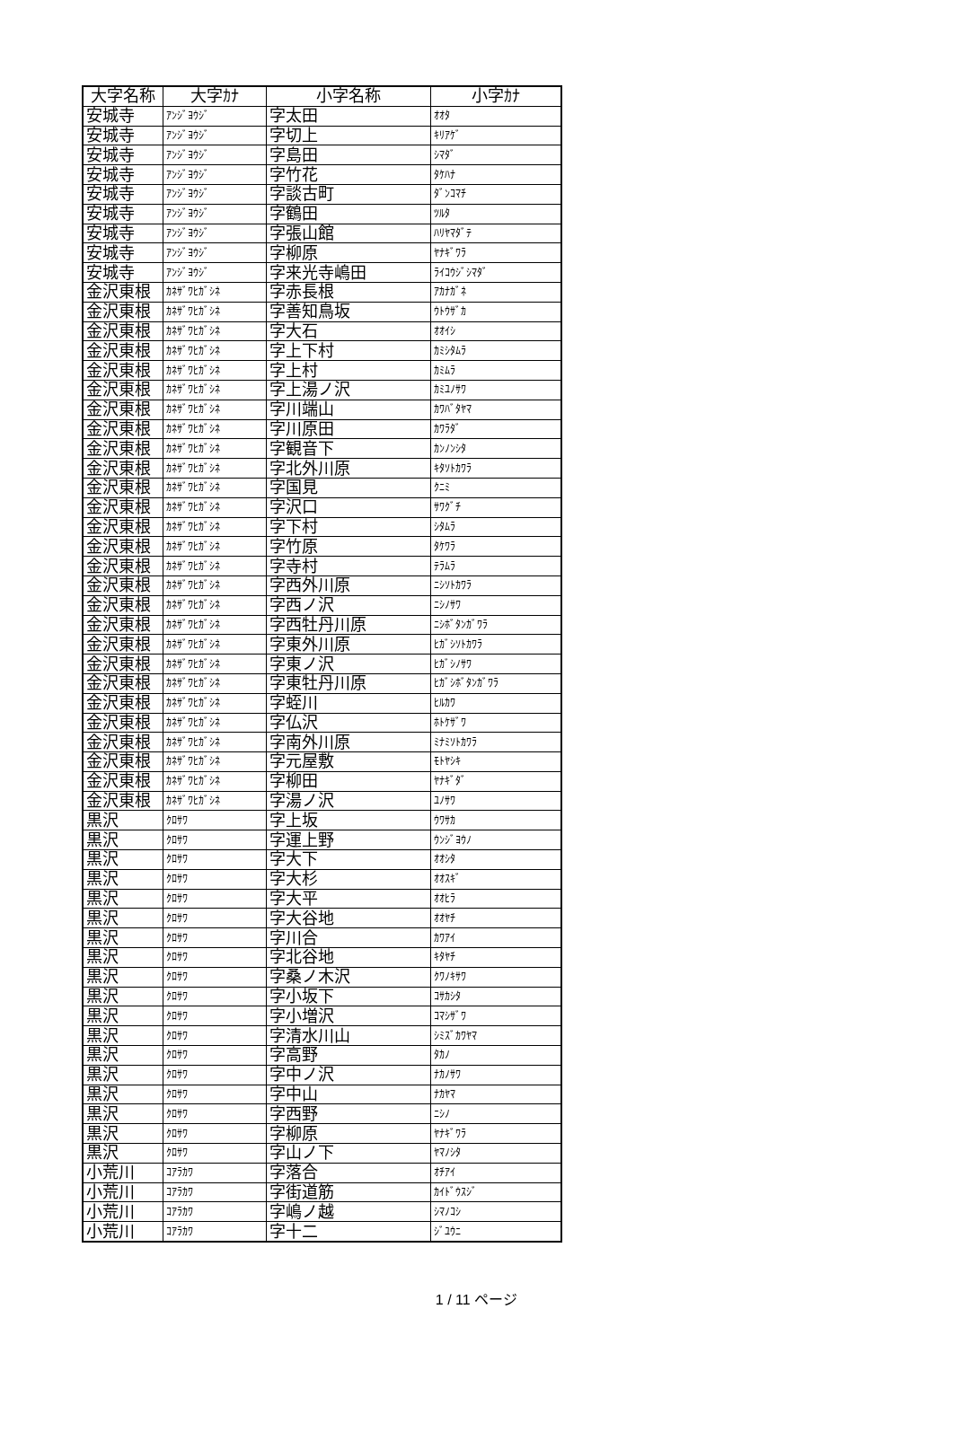| 大字名称 | 大字ｶﾅ | 小字名称 | 小字ｶﾅ |
| --- | --- | --- | --- |
| 安城寺 | ｱﾝｼﾞﾖｳｼﾞ | 字太田 | ｵｵﾀ |
| 安城寺 | ｱﾝｼﾞﾖｳｼﾞ | 字切上 | ｷﾘｱｹﾞ |
| 安城寺 | ｱﾝｼﾞﾖｳｼﾞ | 字島田 | ｼﾏﾀﾞ |
| 安城寺 | ｱﾝｼﾞﾖｳｼﾞ | 字竹花 | ﾀｹﾊﾅ |
| 安城寺 | ｱﾝｼﾞﾖｳｼﾞ | 字談古町 | ﾀﾞﾝｺﾏﾁ |
| 安城寺 | ｱﾝｼﾞﾖｳｼﾞ | 字鶴田 | ﾂﾙﾀ |
| 安城寺 | ｱﾝｼﾞﾖｳｼﾞ | 字張山館 | ﾊﾘﾔﾏﾀﾞﾃ |
| 安城寺 | ｱﾝｼﾞﾖｳｼﾞ | 字柳原 | ﾔﾅｷﾞﾜﾗ |
| 安城寺 | ｱﾝｼﾞﾖｳｼﾞ | 字来光寺嶋田 | ﾗｲｺｳｼﾞｼﾏﾀﾞ |
| 金沢東根 | ｶﾈｻﾞﾜﾋｶﾞｼﾈ | 字赤長根 | ｱｶﾅｶﾞﾈ |
| 金沢東根 | ｶﾈｻﾞﾜﾋｶﾞｼﾈ | 字善知鳥坂 | ｳﾄｳｻﾞｶ |
| 金沢東根 | ｶﾈｻﾞﾜﾋｶﾞｼﾈ | 字大石 | ｵｵｲｼ |
| 金沢東根 | ｶﾈｻﾞﾜﾋｶﾞｼﾈ | 字上下村 | ｶﾐｼﾀﾑﾗ |
| 金沢東根 | ｶﾈｻﾞﾜﾋｶﾞｼﾈ | 字上村 | ｶﾐﾑﾗ |
| 金沢東根 | ｶﾈｻﾞﾜﾋｶﾞｼﾈ | 字上湯ノ沢 | ｶﾐﾕﾉｻﾜ |
| 金沢東根 | ｶﾈｻﾞﾜﾋｶﾞｼﾈ | 字川端山 | ｶﾜﾊﾞﾀﾔﾏ |
| 金沢東根 | ｶﾈｻﾞﾜﾋｶﾞｼﾈ | 字川原田 | ｶﾜﾗﾀﾞ |
| 金沢東根 | ｶﾈｻﾞﾜﾋｶﾞｼﾈ | 字観音下 | ｶﾝﾉﾝｼﾀ |
| 金沢東根 | ｶﾈｻﾞﾜﾋｶﾞｼﾈ | 字北外川原 | ｷﾀｿﾄｶﾜﾗ |
| 金沢東根 | ｶﾈｻﾞﾜﾋｶﾞｼﾈ | 字国見 | ｸﾆﾐ |
| 金沢東根 | ｶﾈｻﾞﾜﾋｶﾞｼﾈ | 字沢口 | ｻﾜｸﾞﾁ |
| 金沢東根 | ｶﾈｻﾞﾜﾋｶﾞｼﾈ | 字下村 | ｼﾀﾑﾗ |
| 金沢東根 | ｶﾈｻﾞﾜﾋｶﾞｼﾈ | 字竹原 | ﾀｹﾜﾗ |
| 金沢東根 | ｶﾈｻﾞﾜﾋｶﾞｼﾈ | 字寺村 | ﾃﾗﾑﾗ |
| 金沢東根 | ｶﾈｻﾞﾜﾋｶﾞｼﾈ | 字西外川原 | ﾆｼｿﾄｶﾜﾗ |
| 金沢東根 | ｶﾈｻﾞﾜﾋｶﾞｼﾈ | 字西ノ沢 | ﾆｼﾉｻﾜ |
| 金沢東根 | ｶﾈｻﾞﾜﾋｶﾞｼﾈ | 字西牡丹川原 | ﾆｼﾎﾞﾀﾝｶﾞﾜﾗ |
| 金沢東根 | ｶﾈｻﾞﾜﾋｶﾞｼﾈ | 字東外川原 | ﾋｶﾞｼｿﾄｶﾜﾗ |
| 金沢東根 | ｶﾈｻﾞﾜﾋｶﾞｼﾈ | 字東ノ沢 | ﾋｶﾞｼﾉｻﾜ |
| 金沢東根 | ｶﾈｻﾞﾜﾋｶﾞｼﾈ | 字東牡丹川原 | ﾋｶﾞｼﾎﾞﾀﾝｶﾞﾜﾗ |
| 金沢東根 | ｶﾈｻﾞﾜﾋｶﾞｼﾈ | 字蛭川 | ﾋﾙｶﾜ |
| 金沢東根 | ｶﾈｻﾞﾜﾋｶﾞｼﾈ | 字仏沢 | ﾎﾄｹｻﾞﾜ |
| 金沢東根 | ｶﾈｻﾞﾜﾋｶﾞｼﾈ | 字南外川原 | ﾐﾅﾐｿﾄｶﾜﾗ |
| 金沢東根 | ｶﾈｻﾞﾜﾋｶﾞｼﾈ | 字元屋敷 | ﾓﾄﾔｼｷ |
| 金沢東根 | ｶﾈｻﾞﾜﾋｶﾞｼﾈ | 字柳田 | ﾔﾅｷﾞﾀﾞ |
| 金沢東根 | ｶﾈｻﾞﾜﾋｶﾞｼﾈ | 字湯ノ沢 | ﾕﾉｻﾜ |
| 黒沢 | ｸﾛｻﾜ | 字上坂 | ｳﾜｻｶ |
| 黒沢 | ｸﾛｻﾜ | 字運上野 | ｳﾝｼﾞﾖｳﾉ |
| 黒沢 | ｸﾛｻﾜ | 字大下 | ｵｵｼﾀ |
| 黒沢 | ｸﾛｻﾜ | 字大杉 | ｵｵｽｷﾞ |
| 黒沢 | ｸﾛｻﾜ | 字大平 | ｵｵﾋﾗ |
| 黒沢 | ｸﾛｻﾜ | 字大谷地 | ｵｵﾔﾁ |
| 黒沢 | ｸﾛｻﾜ | 字川合 | ｶﾜｱｲ |
| 黒沢 | ｸﾛｻﾜ | 字北谷地 | ｷﾀﾔﾁ |
| 黒沢 | ｸﾛｻﾜ | 字桑ノ木沢 | ｸﾜﾉｷｻﾜ |
| 黒沢 | ｸﾛｻﾜ | 字小坂下 | ｺｻｶｼﾀ |
| 黒沢 | ｸﾛｻﾜ | 字小増沢 | ｺﾏｼｻﾞﾜ |
| 黒沢 | ｸﾛｻﾜ | 字清水川山 | ｼﾐｽﾞｶﾜﾔﾏ |
| 黒沢 | ｸﾛｻﾜ | 字高野 | ﾀｶﾉ |
| 黒沢 | ｸﾛｻﾜ | 字中ノ沢 | ﾅｶﾉｻﾜ |
| 黒沢 | ｸﾛｻﾜ | 字中山 | ﾅｶﾔﾏ |
| 黒沢 | ｸﾛｻﾜ | 字西野 | ﾆｼﾉ |
| 黒沢 | ｸﾛｻﾜ | 字柳原 | ﾔﾅｷﾞﾜﾗ |
| 黒沢 | ｸﾛｻﾜ | 字山ノ下 | ﾔﾏﾉｼﾀ |
| 小荒川 | ｺｱﾗｶﾜ | 字落合 | ｵﾁｱｲ |
| 小荒川 | ｺｱﾗｶﾜ | 字街道筋 | ｶｲﾄﾞｳｽｼﾞ |
| 小荒川 | ｺｱﾗｶﾜ | 字嶋ノ越 | ｼﾏﾉｺｼ |
| 小荒川 | ｺｱﾗｶﾜ | 字十二 | ｼﾞﾕｳﾆ |
1 / 11 ページ